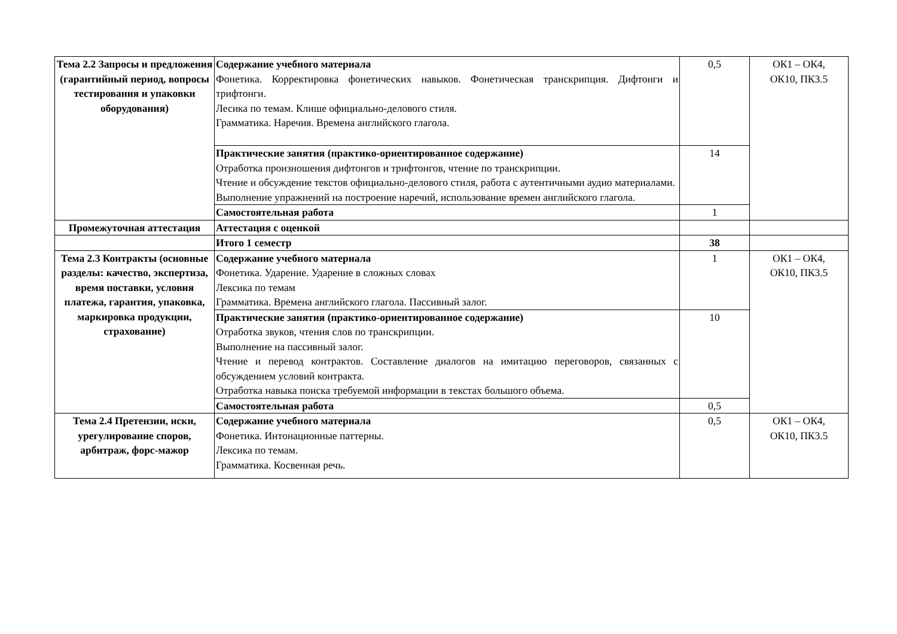| Тема 2.2 Запросы и предложения (гарантийный период, вопросы тестирования и упаковки оборудования) | Содержание учебного материала Фонетика. Корректировка фонетических навыков. Фонетическая транскрипция. Дифтонги и трифтонги. Лесика по темам. Клише официально-делового стиля. Грамматика. Наречия. Времена английского глагола. | 0,5 | ОК1 – ОК4, ОК10, ПК3.5 |
| | Практические занятия (практико-ориентированное содержание) Отработка произношения дифтонгов и трифтонгов, чтение по транскрипции. Чтение и обсуждение текстов официально-делового стиля, работа с аутентичными аудио материалами. Выполнение упражнений на построение наречий, использование времен английского глагола. | 14 | |
| | Самостоятельная работа | 1 | |
| Промежуточная аттестация | Аттестация с оценкой | | |
| | Итого 1 семестр | 38 | |
| Тема 2.3 Контракты (основные разделы: качество, экспертиза, время поставки, условия платежа, гарантия, упаковка, маркировка продукции, страхование) | Содержание учебного материала Фонетика. Ударение. Ударение в сложных словах Лексика по темам Грамматика. Времена английского глагола. Пассивный залог. | 1 | ОК1 – ОК4, ОК10, ПК3.5 |
| | Практические занятия (практико-ориентированное содержание) Отработка звуков, чтения слов по транскрипции. Выполнение на пассивный залог. Чтение и перевод контрактов. Составление диалогов на имитацию переговоров, связанных с обсуждением условий контракта. Отработка навыка поиска требуемой информации в текстах большого объема. | 10 | |
| | Самостоятельная работа | 0,5 | |
| Тема 2.4 Претензии, иски, урегулирование споров, арбитраж, форс-мажор | Содержание учебного материала Фонетика. Интонационные паттерны. Лексика по темам. Грамматика. Косвенная речь. | 0,5 | ОК1 – ОК4, ОК10, ПК3.5 |